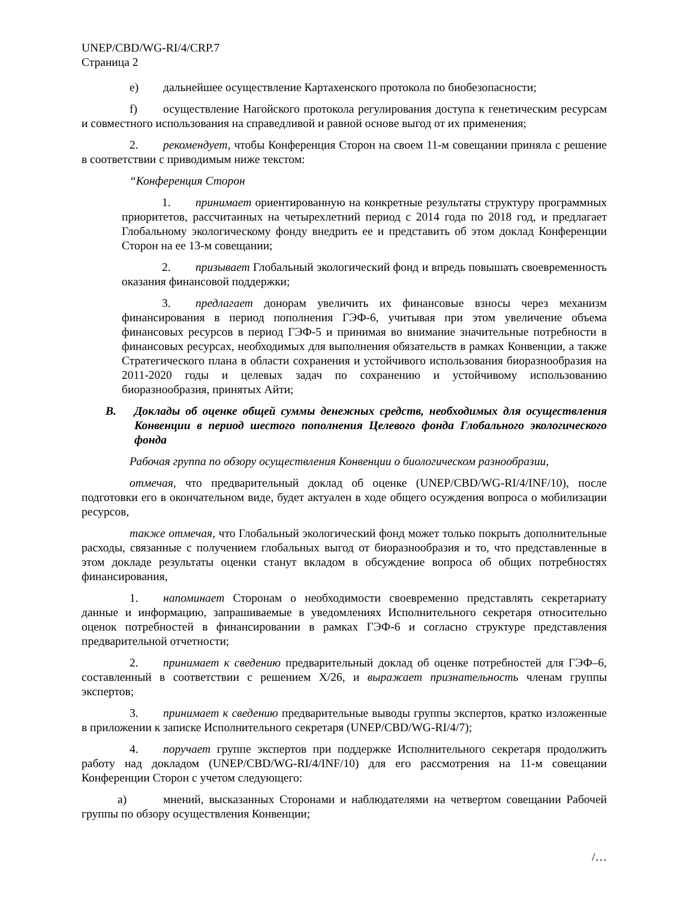UNEP/CBD/WG-RI/4/CRP.7
Страница 2
e) дальнейшее осуществление Картахенского протокола по биобезопасности;
f) осуществление Нагойского протокола регулирования доступа к генетическим ресурсам и совместного использования на справедливой и равной основе выгод от их применения;
2. рекомендует, чтобы Конференция Сторон на своем 11-м совещании приняла с решение в соответствии с приводимым ниже текстом:
“Конференция Сторон
1. принимает ориентированную на конкретные результаты структуру программных приоритетов, рассчитанных на четырехлетний период с 2014 года по 2018 год, и предлагает Глобальному экологическому фонду внедрить ее и представить об этом доклад Конференции Сторон на ее 13-м совещании;
2. призывает Глобальный экологический фонд и впредь повышать своевременность оказания финансовой поддержки;
3. предлагает донорам увеличить их финансовые взносы через механизм финансирования в период пополнения ГЭФ-6, учитывая при этом увеличение объема финансовых ресурсов в период ГЭФ-5 и принимая во внимание значительные потребности в финансовых ресурсах, необходимых для выполнения обязательств в рамках Конвенции, а также Стратегического плана в области сохранения и устойчивого использования биоразнообразия на 2011-2020 годы и целевых задач по сохранению и устойчивому использованию биоразнообразия, принятых Айти;
B. Доклады об оценке общей суммы денежных средств, необходимых для осуществления Конвенции в период шестого пополнения Целевого фонда Глобального экологического фонда
Рабочая группа по обзору осуществления Конвенции о биологическом разнообразии,
отмечая, что предварительный доклад об оценке (UNEP/CBD/WG-RI/4/INF/10), после подготовки его в окончательном виде, будет актуален в ходе общего осуждения вопроса о мобилизации ресурсов,
также отмечая, что Глобальный экологический фонд может только покрыть дополнительные расходы, связанные с получением глобальных выгод от биоразнообразия и то, что представленные в этом докладе результаты оценки станут вкладом в обсуждение вопроса об общих потребностях финансирования,
1. напоминает Сторонам о необходимости своевременно представлять секретариату данные и информацию, запрашиваемые в уведомлениях Исполнительного секретаря относительно оценок потребностей в финансировании в рамках ГЭФ-6 и согласно структуре представления предварительной отчетности;
2. принимает к сведению предварительный доклад об оценке потребностей для ГЭФ–6, составленный в соответствии с решением X/26, и выражает признательность членам группы экспертов;
3. принимает к сведению предварительные выводы группы экспертов, кратко изложенные в приложении к записке Исполнительного секретаря (UNEP/CBD/WG-RI/4/7);
4. поручает группе экспертов при поддержке Исполнительного секретаря продолжить работу над докладом (UNEP/CBD/WG-RI/4/INF/10) для его рассмотрения на 11-м совещании Конференции Сторон с учетом следующего:
a) мнений, высказанных Сторонами и наблюдателями на четвертом совещании Рабочей группы по обзору осуществления Конвенции;
/…